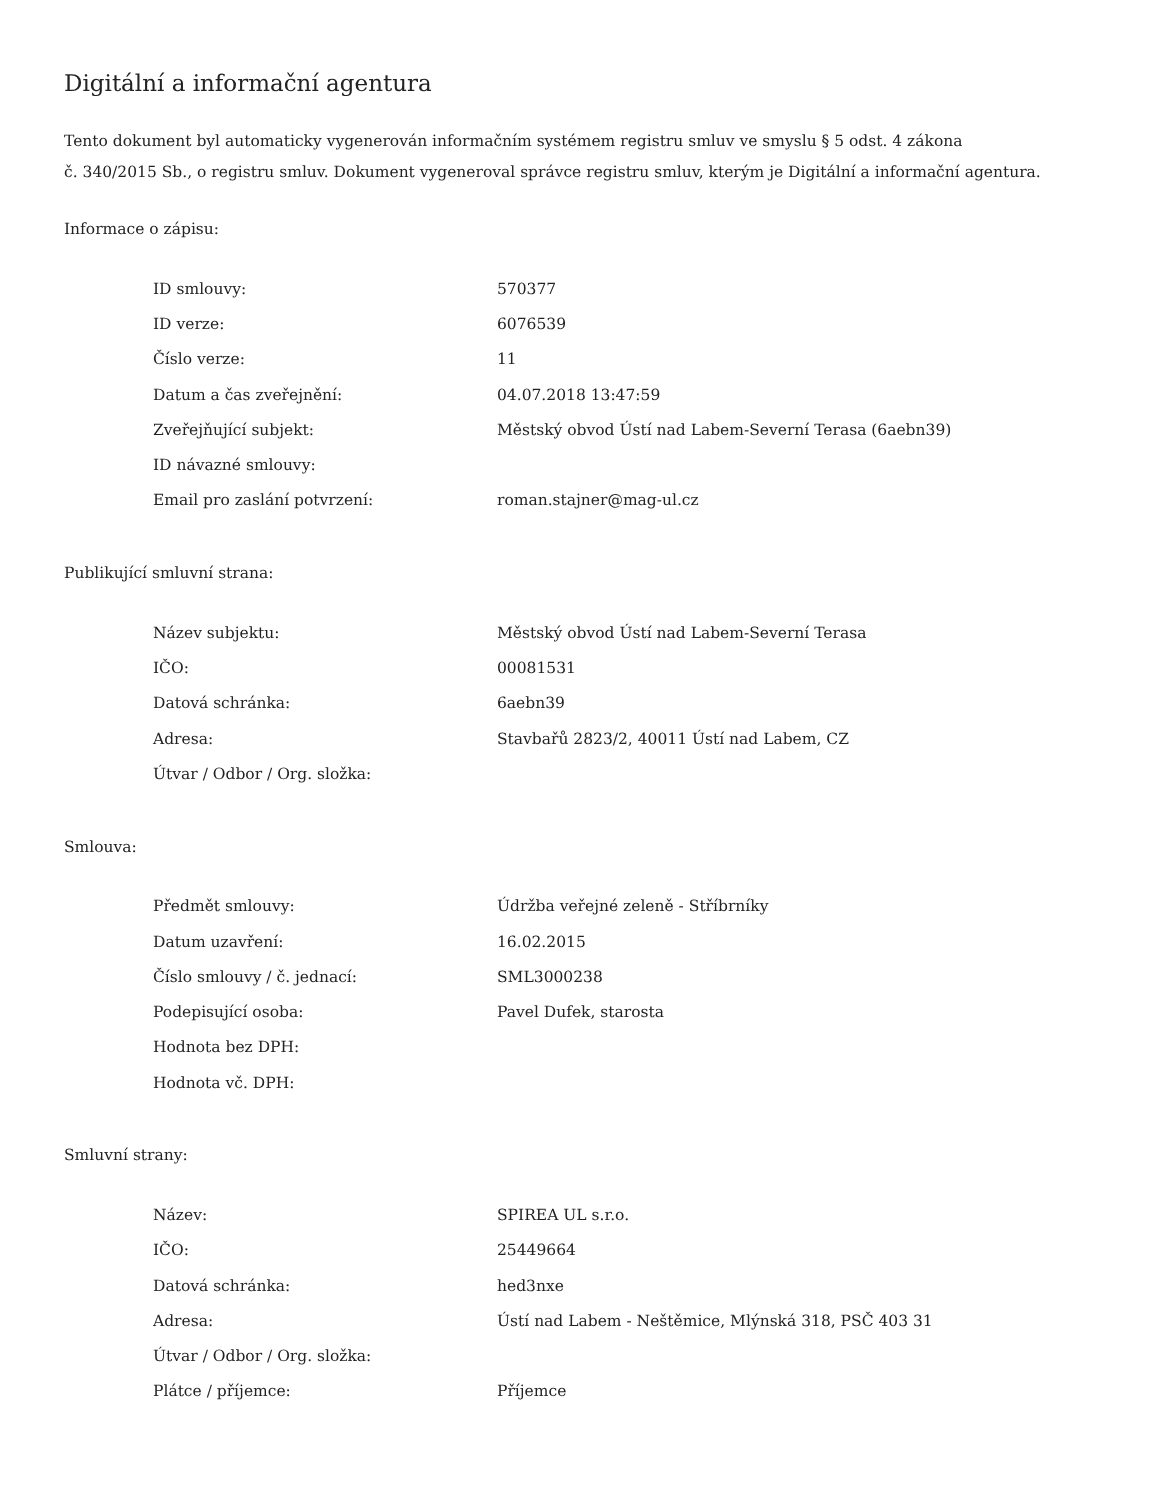Digitální a informační agentura
Tento dokument byl automaticky vygenerován informačním systémem registru smluv ve smyslu § 5 odst. 4 zákona
č. 340/2015 Sb., o registru smluv. Dokument vygeneroval správce registru smluv, kterým je Digitální a informační agentura.
Informace o zápisu:
| ID smlouvy: | 570377 |
| ID verze: | 6076539 |
| Číslo verze: | 11 |
| Datum a čas zveřejnění: | 04.07.2018 13:47:59 |
| Zveřejňující subjekt: | Městský obvod Ústí nad Labem-Severní Terasa (6aebn39) |
| ID návazné smlouvy: | |
| Email pro zaslání potvrzení: | roman.stajner@mag-ul.cz |
Publikující smluvní strana:
| Název subjektu: | Městský obvod Ústí nad Labem-Severní Terasa |
| IČO: | 00081531 |
| Datová schránka: | 6aebn39 |
| Adresa: | Stavbařů 2823/2, 40011 Ústí nad Labem, CZ |
| Útvar / Odbor / Org. složka: | |
Smlouva:
| Předmět smlouvy: | Údržba veřejné zeleně - Stříbrníky |
| Datum uzavření: | 16.02.2015 |
| Číslo smlouvy / č. jednací: | SML3000238 |
| Podepisující osoba: | Pavel Dufek, starosta |
| Hodnota bez DPH: | |
| Hodnota vč. DPH: | |
Smluvní strany:
| Název: | SPIREA UL s.r.o. |
| IČO: | 25449664 |
| Datová schránka: | hed3nxe |
| Adresa: | Ústí nad Labem - Neštěmice, Mlýnská 318, PSČ 403 31 |
| Útvar / Odbor / Org. složka: | |
| Plátce / příjemce: | Příjemce |